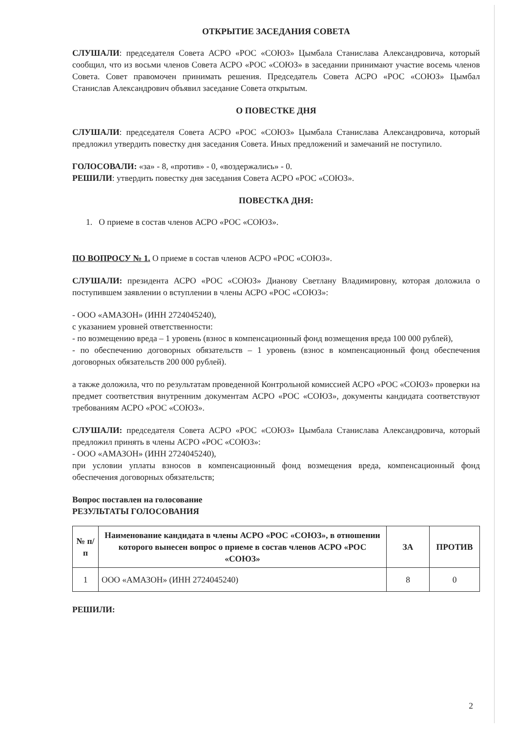ОТКРЫТИЕ ЗАСЕДАНИЯ СОВЕТА
СЛУШАЛИ: председателя Совета АСРО «РОС «СОЮЗ» Цымбала Станислава Александровича, который сообщил, что из восьми членов Совета АСРО «РОС «СОЮЗ» в заседании принимают участие восемь членов Совета. Совет правомочен принимать решения. Председатель Совета АСРО «РОС «СОЮЗ» Цымбал Станислав Александрович объявил заседание Совета открытым.
О ПОВЕСТКЕ ДНЯ
СЛУШАЛИ: председателя Совета АСРО «РОС «СОЮЗ» Цымбала Станислава Александровича, который предложил утвердить повестку дня заседания Совета. Иных предложений и замечаний не поступило.
ГОЛОСОВАЛИ: «за» - 8, «против» - 0, «воздержались» - 0.
РЕШИЛИ: утвердить повестку дня заседания Совета АСРО «РОС «СОЮЗ».
ПОВЕСТКА ДНЯ:
1. О приеме в состав членов АСРО «РОС «СОЮЗ».
ПО ВОПРОСУ № 1. О приеме в состав членов АСРО «РОС «СОЮЗ».
СЛУШАЛИ: президента АСРО «РОС «СОЮЗ» Дианову Светлану Владимировну, которая доложила о поступившем заявлении о вступлении в члены АСРО «РОС «СОЮЗ»:
- ООО «АМАЗОН» (ИНН 2724045240),
с указанием уровней ответственности:
- по возмещению вреда – 1 уровень (взнос в компенсационный фонд возмещения вреда 100 000 рублей),
- по обеспечению договорных обязательств – 1 уровень (взнос в компенсационный фонд обеспечения договорных обязательств 200 000 рублей).
а также доложила, что по результатам проведенной Контрольной комиссией АСРО «РОС «СОЮЗ» проверки на предмет соответствия внутренним документам АСРО «РОС «СОЮЗ», документы кандидата соответствуют требованиям АСРО «РОС «СОЮЗ».
СЛУШАЛИ: председателя Совета АСРО «РОС «СОЮЗ» Цымбала Станислава Александровича, который предложил принять в члены АСРО «РОС «СОЮЗ»:
- ООО «АМАЗОН» (ИНН 2724045240),
при условии уплаты взносов в компенсационный фонд возмещения вреда, компенсационный фонд обеспечения договорных обязательств;
Вопрос поставлен на голосование
РЕЗУЛЬТАТЫ ГОЛОСОВАНИЯ
| № п/п | Наименование кандидата в члены АСРО «РОС «СОЮЗ», в отношении которого вынесен вопрос о приеме в состав членов АСРО «РОС «СОЮЗ» | ЗА | ПРОТИВ |
| --- | --- | --- | --- |
| 1 | ООО «АМАЗОН» (ИНН 2724045240) | 8 | 0 |
РЕШИЛИ:
2